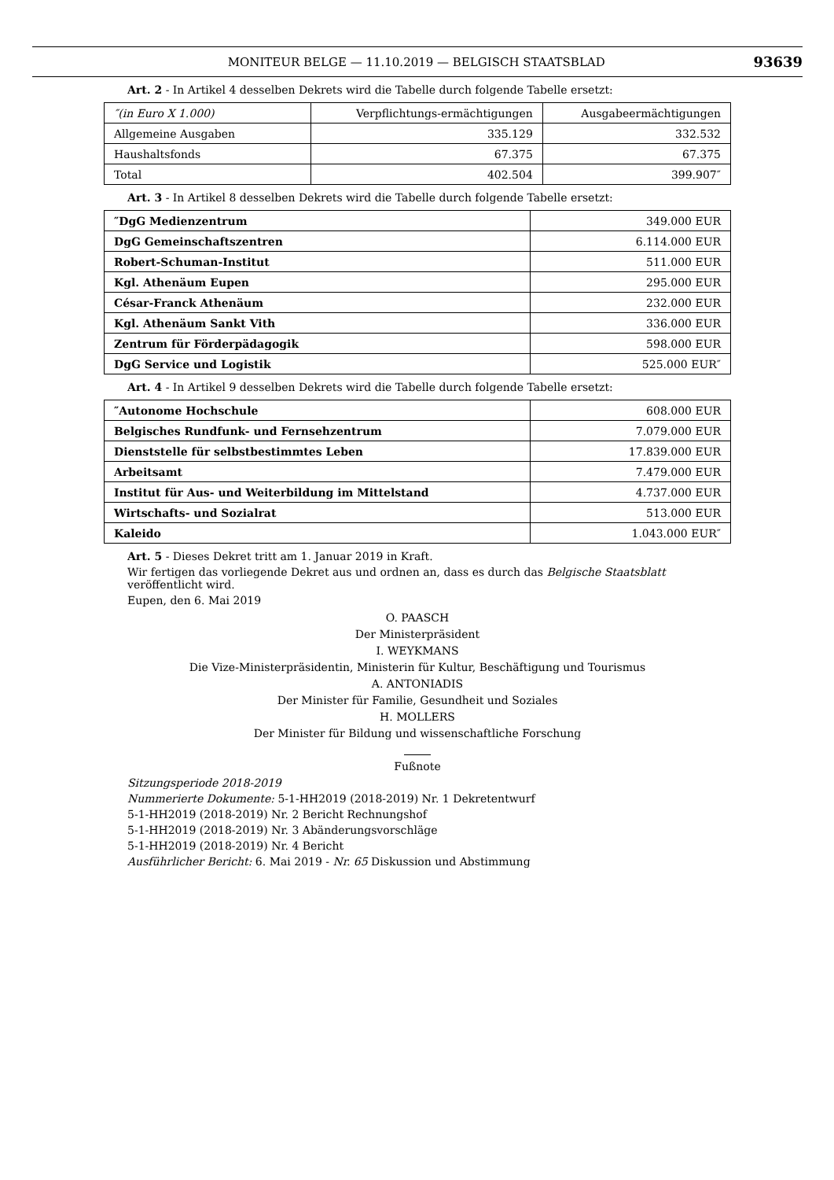MONITEUR BELGE — 11.10.2019 — BELGISCH STAATSBLAD 93639
Art. 2 - In Artikel 4 desselben Dekrets wird die Tabelle durch folgende Tabelle ersetzt:
| ″(in Euro X 1.000) | Verpflichtungs-ermächtigungen | Ausgabeermächtigungen |
| Allgemeine Ausgaben | 335.129 | 332.532 |
| Haushaltsfonds | 67.375 | 67.375 |
| Total | 402.504 | 399.907″ |
Art. 3 - In Artikel 8 desselben Dekrets wird die Tabelle durch folgende Tabelle ersetzt:
| ″DgG Medienzentrum | 349.000 EUR |
| DgG Gemeinschaftszentren | 6.114.000 EUR |
| Robert-Schuman-Institut | 511.000 EUR |
| Kgl. Athenäum Eupen | 295.000 EUR |
| César-Franck Athenäum | 232.000 EUR |
| Kgl. Athenäum Sankt Vith | 336.000 EUR |
| Zentrum für Förderpädagogik | 598.000 EUR |
| DgG Service und Logistik | 525.000 EUR″ |
Art. 4 - In Artikel 9 desselben Dekrets wird die Tabelle durch folgende Tabelle ersetzt:
| ″Autonome Hochschule | 608.000 EUR |
| Belgisches Rundfunk- und Fernsehzentrum | 7.079.000 EUR |
| Dienststelle für selbstbestimmtes Leben | 17.839.000 EUR |
| Arbeitsamt | 7.479.000 EUR |
| Institut für Aus- und Weiterbildung im Mittelstand | 4.737.000 EUR |
| Wirtschafts- und Sozialrat | 513.000 EUR |
| Kaleido | 1.043.000 EUR″ |
Art. 5 - Dieses Dekret tritt am 1. Januar 2019 in Kraft.
Wir fertigen das vorliegende Dekret aus und ordnen an, dass es durch das Belgische Staatsblatt veröffentlicht wird.
Eupen, den 6. Mai 2019
O. PAASCH
Der Ministerpräsident
I. WEYKMANS
Die Vize-Ministerpräsidentin, Ministerin für Kultur, Beschäftigung und Tourismus
A. ANTONIADIS
Der Minister für Familie, Gesundheit und Soziales
H. MOLLERS
Der Minister für Bildung und wissenschaftliche Forschung
Fußnote
Sitzungsperiode 2018-2019
Nummerierte Dokumente: 5-1-HH2019 (2018-2019) Nr. 1 Dekretentwurf
5-1-HH2019 (2018-2019) Nr. 2 Bericht Rechnungshof
5-1-HH2019 (2018-2019) Nr. 3 Abänderungsvorschläge
5-1-HH2019 (2018-2019) Nr. 4 Bericht
Ausführlicher Bericht: 6. Mai 2019 - Nr. 65 Diskussion und Abstimmung